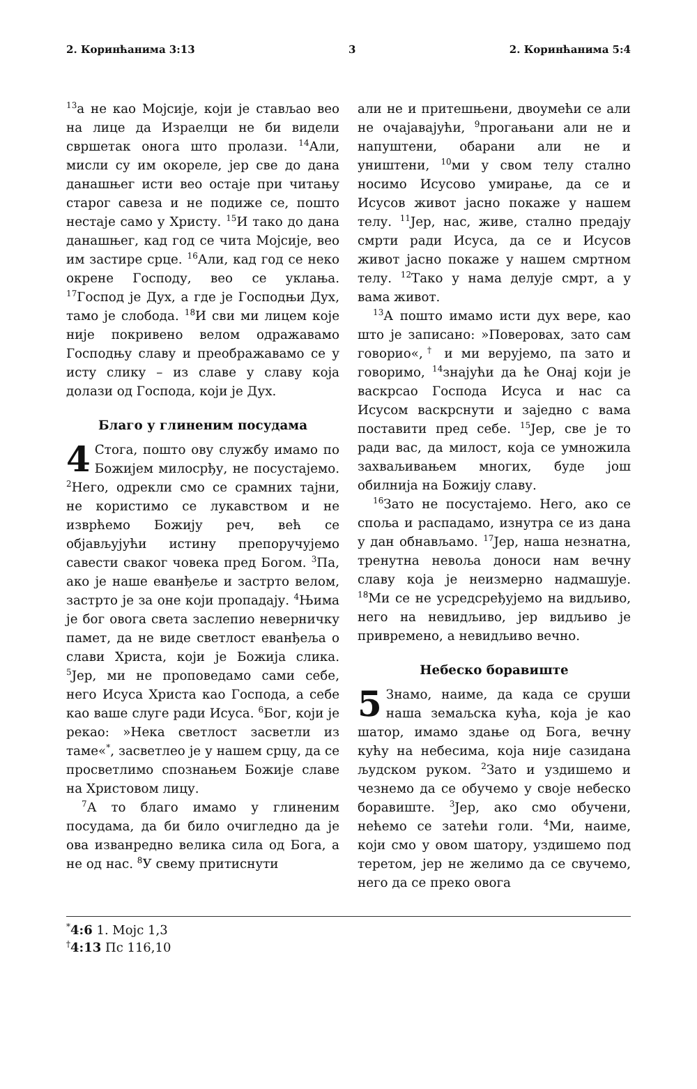2. Коринћанима 3:13 3 2. Коринћанима 5:4
<sup>13</sup> а не као Мојсије, који је стављао вео на лице да Израелци не би видели свршетак онога што пролази. <sup>14</sup>Али, мисли су им окореле, јер све до дана данашњег исти вео остаје при читању старог савеза и не подиже се, пошто нестаје само у Христу. <sup>15</sup>И тако до дана данашњег, кад год се чита Мојсије, вео им застире срце. <sup>16</sup>Али, кад год се неко окрене Господу, вео се уклања. <sup>17</sup>Господ је Дух, а где је Господњи Дух, тамо је слобода. <sup>18</sup>И сви ми лицем које није покривено велом одражавамо Господњу славу и преображавамо се у исту слику – из славе у славу која долази од Господа, који је Дух.
Благо у глиненим посудама
4 Стога, пошто ову службу имамо по Божијем милосрђу, не посустајемо. <sup>2</sup>Него, одрекли смо се срамних тајни, не користимо се лукавством и не изврћемо Божију реч, већ се објављујући истину препоручујемо савести сваког човека пред Богом. <sup>3</sup>Па, ако је наше еванђеље и застрто велом, застрто је за оне који пропадају. <sup>4</sup>Њима је бог овога света заслепио неверничку памет, да не виде светлост еванђеља о слави Христа, који је Божија слика. <sup>5</sup>Јер, ми не проповедамо сами себе, него Исуса Христа као Господа, а себе као ваше слуге ради Исуса. <sup>6</sup>Бог, који је рекао: »Нека светлост засветли из таме«<sup>*</sup>, засветлео је у нашем срцу, да се просветлимо спознањем Божије славе на Христовом лицу.
<sup>7</sup> А то благо имамо у глиненим посудама, да би било очигледно да је ова изванредно велика сила од Бога, а не од нас. <sup>8</sup>У свему притиснути
али не и притешњени, двоумећи се али не очајавајући, <sup>9</sup>прогањани али не и напуштени, обарани али не и уништени, <sup>10</sup>ми у свом телу стално носимо Исусово умирање, да се и Исусов живот јасно покаже у нашем телу. <sup>11</sup>Јер, нас, живе, стално предају смрти ради Исуса, да се и Исусов живот јасно покаже у нашем смртном телу. <sup>12</sup>Тако у нама делује смрт, а у вама живот.
<sup>13</sup> А пошто имамо исти дух вере, као што је записано: »Поверовах, зато сам говорио«,<sup>†</sup> и ми верујемо, па зато и говоримо, <sup>14</sup>знајући да ће Онај који је васкрсао Господа Исуса и нас са Исусом васкрснути и заједно с вама поставити пред себе. <sup>15</sup>Јер, све је то ради вас, да милост, која се умножила захваљивањем многих, буде још обилнија на Божију славу.
<sup>16</sup> Зато не посустајемо. Него, ако се споља и распадамо, изнутра се из дана у дан обнављамо. <sup>17</sup>Јер, наша незнатна, тренутна невоља доноси нам вечну славу која је неизмерно надмашује. <sup>18</sup>Ми се не усредсређујемо на видљиво, него на невидљиво, јер видљиво је привремено, а невидљиво вечно.
Небеско боравиште
5 Знамо, наиме, да када се сруши наша земаљска кућа, која је као шатор, имамо здање од Бога, вечну кућу на небесима, која није сазидана људском руком. <sup>2</sup>Зато и уздишемо и чезнемо да се обучемо у своје небеско боравиште. <sup>3</sup>Јер, ако смо обучени, нећемо се затећи голи. <sup>4</sup>Ми, наиме, који смо у овом шатору, уздишемо под теретом, јер не желимо да се свучемо, него да се преко овога
<sup>*</sup> 4:6 1. Мојс 1,3
<sup>†</sup> 4:13 Пс 116,10